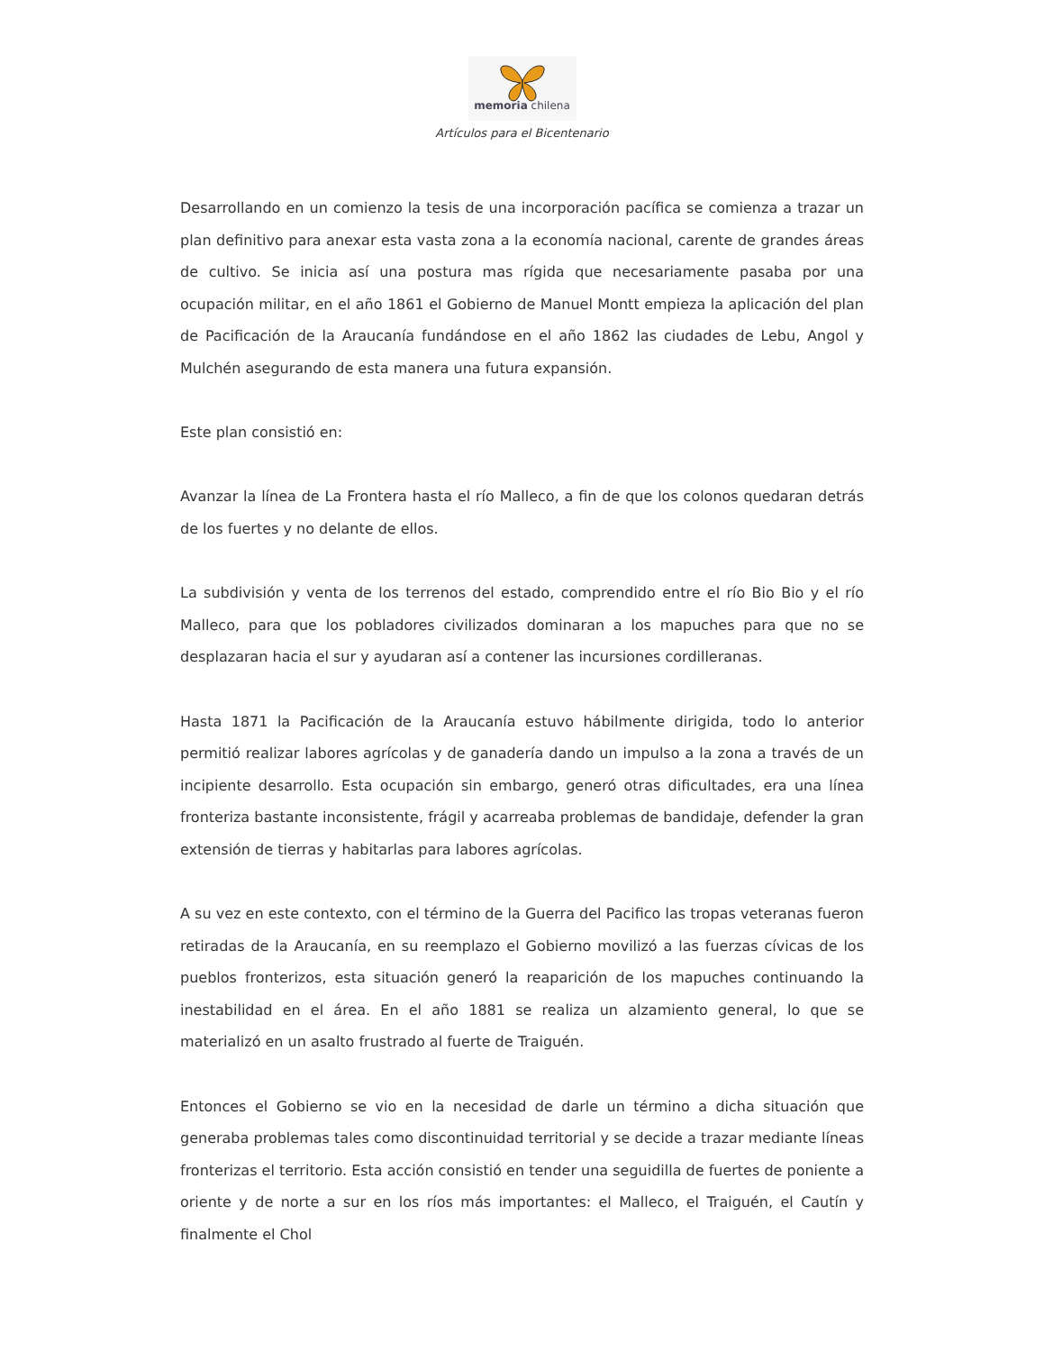memoria chilena
Artículos para el Bicentenario
Desarrollando en un comienzo la tesis de una incorporación pacífica se comienza a trazar un plan definitivo para anexar esta vasta zona a la economía nacional, carente de grandes áreas de cultivo. Se inicia así una postura mas rígida que necesariamente pasaba por una ocupación militar, en el año 1861 el Gobierno de Manuel Montt empieza la aplicación del plan de Pacificación de la Araucanía fundándose en el año 1862 las ciudades de Lebu, Angol y Mulchén asegurando de esta manera una futura expansión.
Este plan consistió en:
Avanzar la línea de La Frontera hasta el río Malleco, a fin de que los colonos quedaran detrás de los fuertes y no delante de ellos.
La subdivisión y venta de los terrenos del estado, comprendido entre el río Bio Bio y el río Malleco, para que los pobladores civilizados dominaran a los mapuches para que no se desplazaran hacia el sur y ayudaran así a contener las incursiones cordilleranas.
Hasta 1871 la Pacificación de la Araucanía estuvo hábilmente dirigida, todo lo anterior permitió realizar labores agrícolas y de ganadería dando un impulso a la zona a través de un incipiente desarrollo. Esta ocupación sin embargo, generó otras dificultades, era una línea fronteriza bastante inconsistente, frágil y acarreaba problemas de bandidaje, defender la gran extensión de tierras y habitarlas para labores agrícolas.
A su vez en este contexto, con el término de la Guerra del Pacifico las tropas veteranas fueron retiradas de la Araucanía, en su reemplazo el Gobierno movilizó a las fuerzas cívicas de los pueblos fronterizos, esta situación generó la reaparición de los mapuches continuando la inestabilidad en el área. En el año 1881 se realiza un alzamiento general, lo que se materializó en un asalto frustrado al fuerte de Traiguén.
Entonces el Gobierno se vio en la necesidad de darle un término a dicha situación que generaba problemas tales como discontinuidad territorial y se decide a trazar mediante líneas fronterizas el territorio. Esta acción consistió en tender una seguidilla de fuertes de poniente a oriente y de norte a sur en los ríos más importantes: el Malleco, el Traiguén, el Cautín y finalmente el Chol